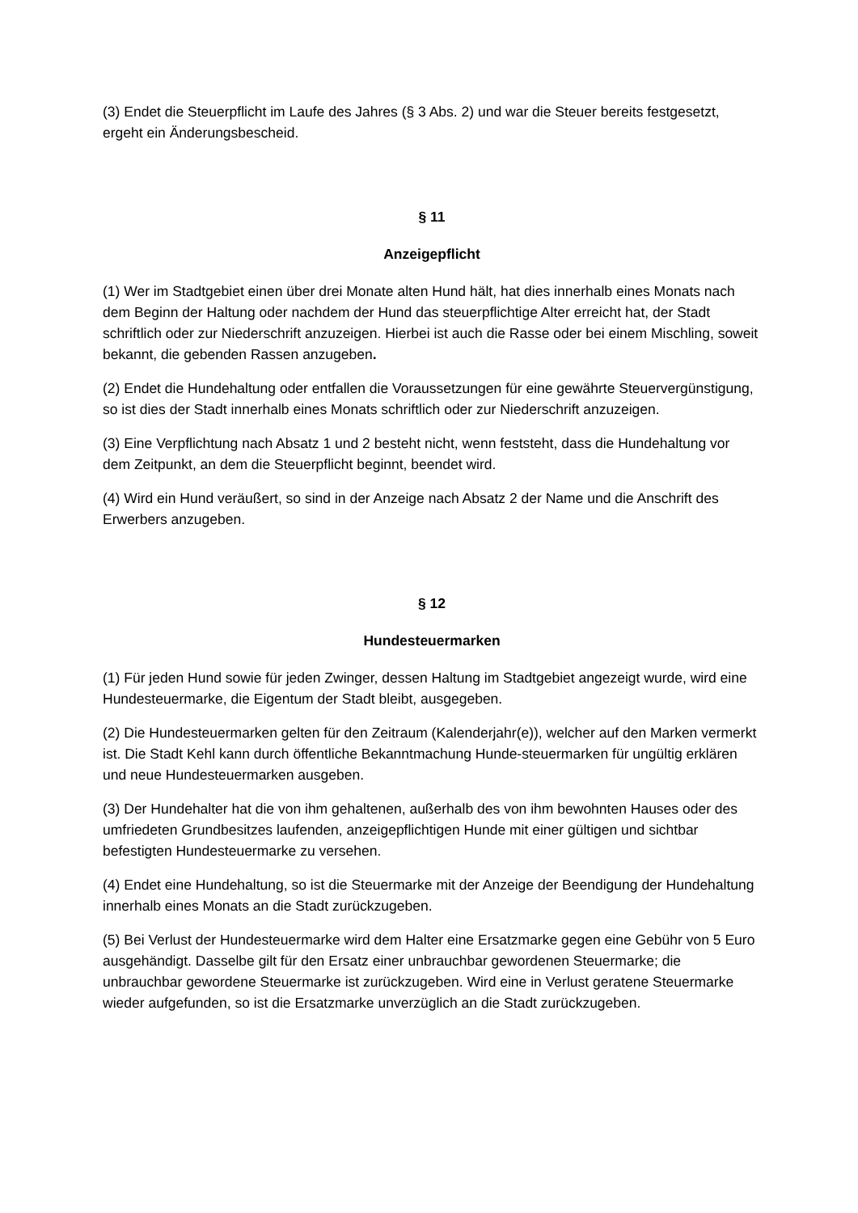(3) Endet die Steuerpflicht im Laufe des Jahres (§ 3 Abs. 2) und war die Steuer bereits festgesetzt, ergeht ein Änderungsbescheid.
§ 11
Anzeigepflicht
(1) Wer im Stadtgebiet einen über drei Monate alten Hund hält, hat dies innerhalb eines Monats nach dem Beginn der Haltung oder nachdem der Hund das steuerpflichtige Alter erreicht hat, der Stadt schriftlich oder zur Niederschrift anzuzeigen. Hierbei ist auch die Rasse oder bei einem Mischling, soweit bekannt, die gebenden Rassen anzugeben.
(2) Endet die Hundehaltung oder entfallen die Voraussetzungen für eine gewährte Steuervergünstigung, so ist dies der Stadt innerhalb eines Monats schriftlich oder zur Niederschrift anzuzeigen.
(3) Eine Verpflichtung nach Absatz 1 und 2 besteht nicht, wenn feststeht, dass die Hundehaltung vor dem Zeitpunkt, an dem die Steuerpflicht beginnt, beendet wird.
(4) Wird ein Hund veräußert, so sind in der Anzeige nach Absatz 2 der Name und die Anschrift des Erwerbers anzugeben.
§ 12
Hundesteuermarken
(1) Für jeden Hund sowie für jeden Zwinger, dessen Haltung im Stadtgebiet angezeigt wurde, wird eine Hundesteuermarke, die Eigentum der Stadt bleibt, ausgegeben.
(2) Die Hundesteuermarken gelten für den Zeitraum (Kalenderjahr(e)), welcher auf den Marken vermerkt ist. Die Stadt Kehl kann durch öffentliche Bekanntmachung Hunde-steuermarken für ungültig erklären und neue Hundesteuermarken ausgeben.
(3) Der Hundehalter hat die von ihm gehaltenen, außerhalb des von ihm bewohnten Hauses oder des umfriedeten Grundbesitzes laufenden, anzeigepflichtigen Hunde mit einer gültigen und sichtbar befestigten Hundesteuermarke zu versehen.
(4) Endet eine Hundehaltung, so ist die Steuermarke mit der Anzeige der Beendigung der Hundehaltung innerhalb eines Monats an die Stadt zurückzugeben.
(5) Bei Verlust der Hundesteuermarke wird dem Halter eine Ersatzmarke gegen eine Gebühr von 5 Euro ausgehändigt. Dasselbe gilt für den Ersatz einer unbrauchbar gewordenen Steuermarke; die unbrauchbar gewordene Steuermarke ist zurückzugeben. Wird eine in Verlust geratene Steuermarke wieder aufgefunden, so ist die Ersatzmarke unverzüglich an die Stadt zurückzugeben.